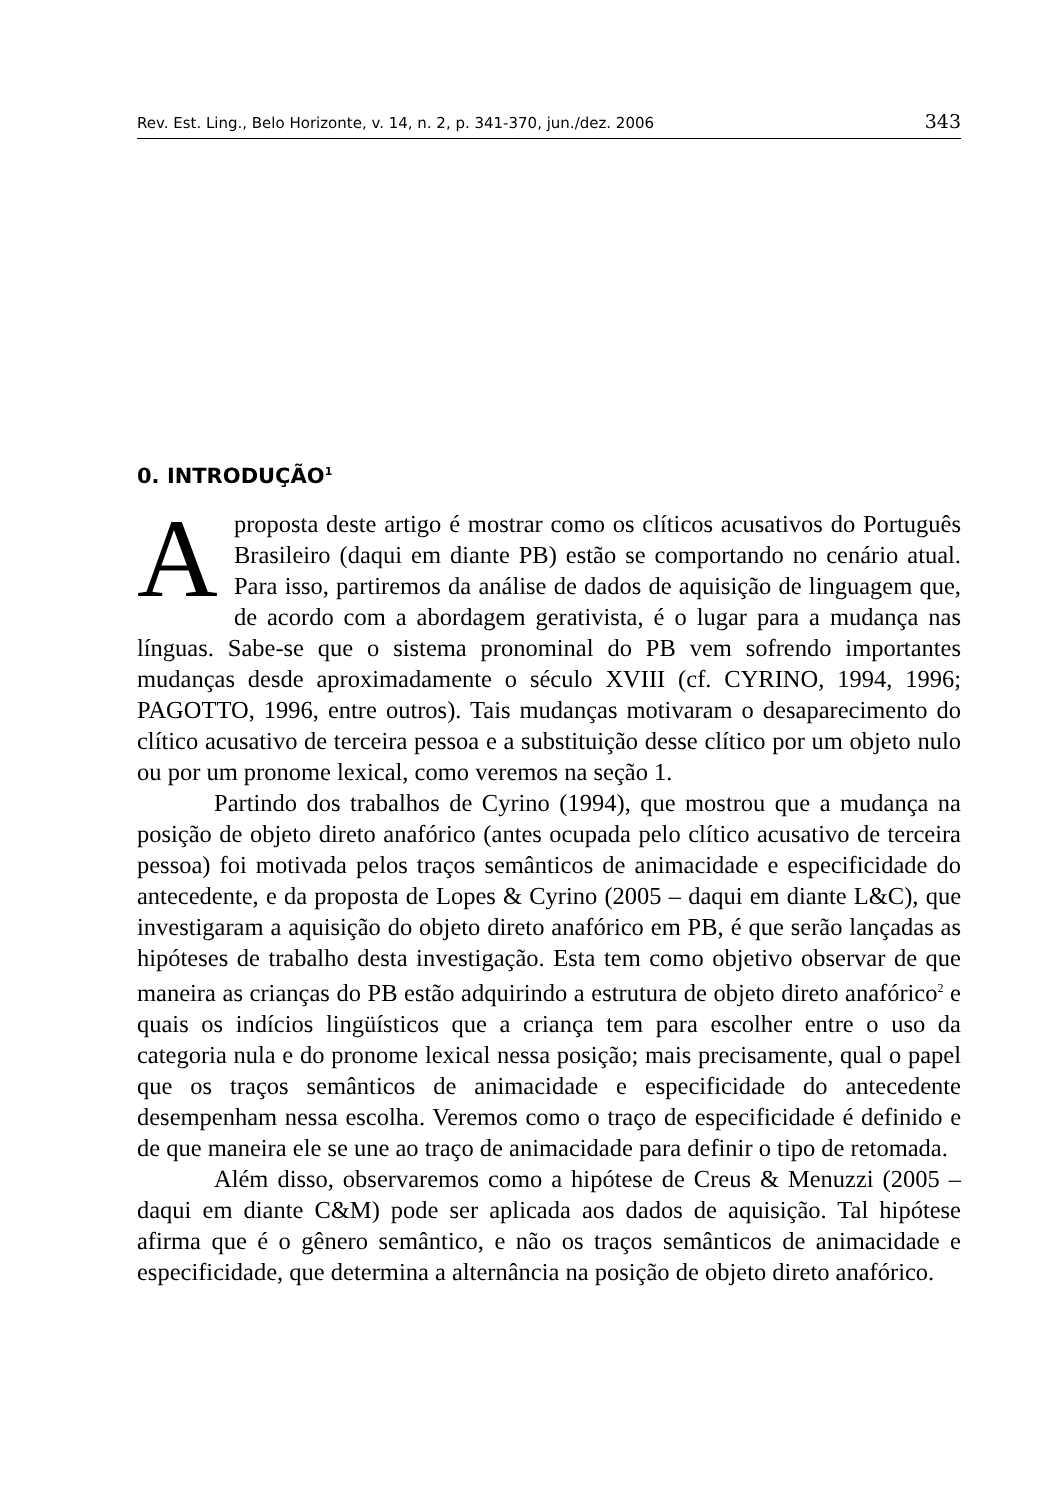Rev. Est. Ling., Belo Horizonte, v. 14, n. 2, p. 341-370, jun./dez. 2006 343
0. INTRODUÇÃO<sup>1</sup>
A proposta deste artigo é mostrar como os clíticos acusativos do Português Brasileiro (daqui em diante PB) estão se comportando no cenário atual. Para isso, partiremos da análise de dados de aquisição de linguagem que, de acordo com a abordagem gerativista, é o lugar para a mudança nas línguas. Sabe-se que o sistema pronominal do PB vem sofrendo importantes mudanças desde aproximadamente o século XVIII (cf. CYRINO, 1994, 1996; PAGOTTO, 1996, entre outros). Tais mudanças motivaram o desaparecimento do clítico acusativo de terceira pessoa e a substituição desse clítico por um objeto nulo ou por um pronome lexical, como veremos na seção 1.
Partindo dos trabalhos de Cyrino (1994), que mostrou que a mudança na posição de objeto direto anafórico (antes ocupada pelo clítico acusativo de terceira pessoa) foi motivada pelos traços semânticos de animacidade e especificidade do antecedente, e da proposta de Lopes & Cyrino (2005 – daqui em diante L&C), que investigaram a aquisição do objeto direto anafórico em PB, é que serão lançadas as hipóteses de trabalho desta investigação. Esta tem como objetivo observar de que maneira as crianças do PB estão adquirindo a estrutura de objeto direto anafórico<sup>2</sup> e quais os indícios lingüísticos que a criança tem para escolher entre o uso da categoria nula e do pronome lexical nessa posição; mais precisamente, qual o papel que os traços semânticos de animacidade e especificidade do antecedente desempenham nessa escolha. Veremos como o traço de especificidade é definido e de que maneira ele se une ao traço de animacidade para definir o tipo de retomada.
Além disso, observaremos como a hipótese de Creus & Menuzzi (2005 – daqui em diante C&M) pode ser aplicada aos dados de aquisição. Tal hipótese afirma que é o gênero semântico, e não os traços semânticos de animacidade e especificidade, que determina a alternância na posição de objeto direto anafórico.